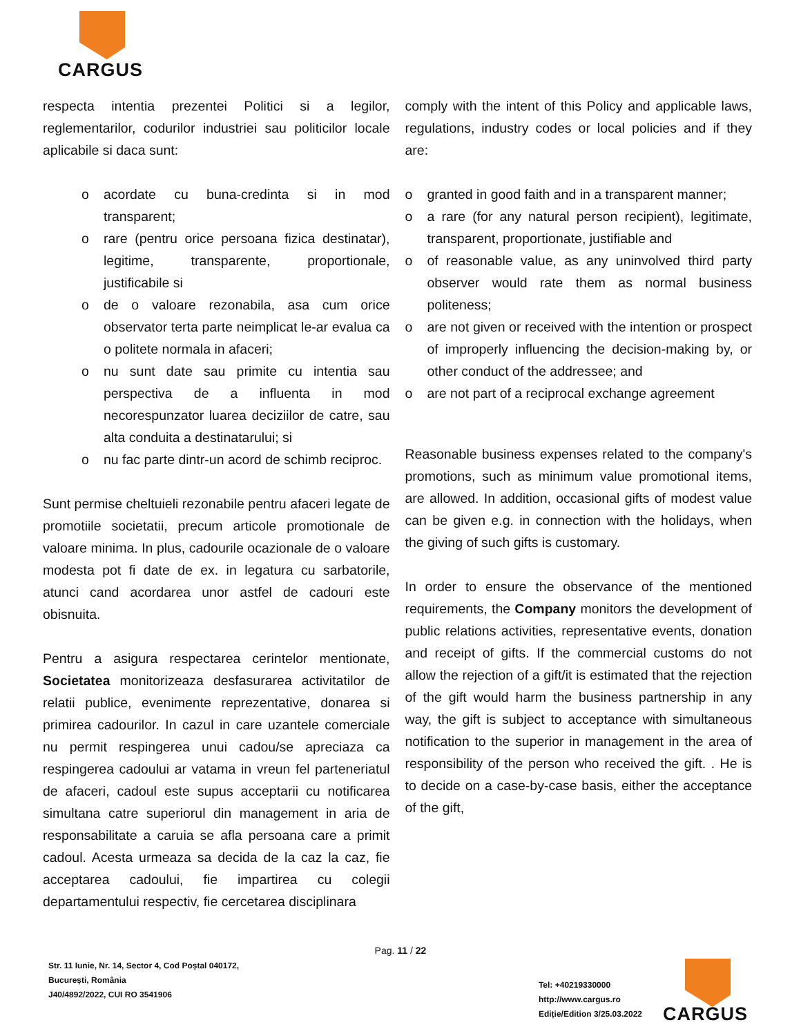CARGUS
respecta intentia prezentei Politici si a legilor, reglementarilor, codurilor industriei sau politicilor locale aplicabile si daca sunt:
o acordate cu buna-credinta si in mod transparent;
o rare (pentru orice persoana fizica destinatar), legitime, transparente, proportionale, justificabile si
o de o valoare rezonabila, asa cum orice observator terta parte neimplicat le-ar evalua ca o politete normala in afaceri;
o nu sunt date sau primite cu intentia sau perspectiva de a influenta in mod necorespunzator luarea deciziilor de catre, sau alta conduita a destinatarului; si
o nu fac parte dintr-un acord de schimb reciproc.
Sunt permise cheltuieli rezonabile pentru afaceri legate de promotiile societatii, precum articole promotionale de valoare minima. In plus, cadourile ocazionale de o valoare modesta pot fi date de ex. in legatura cu sarbatorile, atunci cand acordarea unor astfel de cadouri este obisnuita.
Pentru a asigura respectarea cerintelor mentionate, Societatea monitorizeaza desfasurarea activitatilor de relatii publice, evenimente reprezentative, donarea si primirea cadourilor. In cazul in care uzantele comerciale nu permit respingerea unui cadou/se apreciaza ca respingerea cadoului ar vatama in vreun fel parteneriatul de afaceri, cadoul este supus acceptarii cu notificarea simultana catre superiorul din management in aria de responsabilitate a caruia se afla persoana care a primit cadoul. Acesta urmeaza sa decida de la caz la caz, fie acceptarea cadoului, fie impartirea cu colegii departamentului respectiv, fie cercetarea disciplinara
comply with the intent of this Policy and applicable laws, regulations, industry codes or local policies and if they are:
o granted in good faith and in a transparent manner;
o a rare (for any natural person recipient), legitimate, transparent, proportionate, justifiable and
o of reasonable value, as any uninvolved third party observer would rate them as normal business politeness;
o are not given or received with the intention or prospect of improperly influencing the decision-making by, or other conduct of the addressee; and
o are not part of a reciprocal exchange agreement
Reasonable business expenses related to the company's promotions, such as minimum value promotional items, are allowed. In addition, occasional gifts of modest value can be given e.g. in connection with the holidays, when the giving of such gifts is customary.
In order to ensure the observance of the mentioned requirements, the Company monitors the development of public relations activities, representative events, donation and receipt of gifts. If the commercial customs do not allow the rejection of a gift/it is estimated that the rejection of the gift would harm the business partnership in any way, the gift is subject to acceptance with simultaneous notification to the superior in management in the area of responsibility of the person who received the gift. . He is to decide on a case-by-case basis, either the acceptance of the gift,
Pag. 11 / 22
Str. 11 Iunie, Nr. 14, Sector 4, Cod Poștal 040172,
București, România
J40/4892/2022, CUI RO 3541906
Tel: +40219330000
http://www.cargus.ro
Ediție/Edition 3/25.03.2022
CARGUS